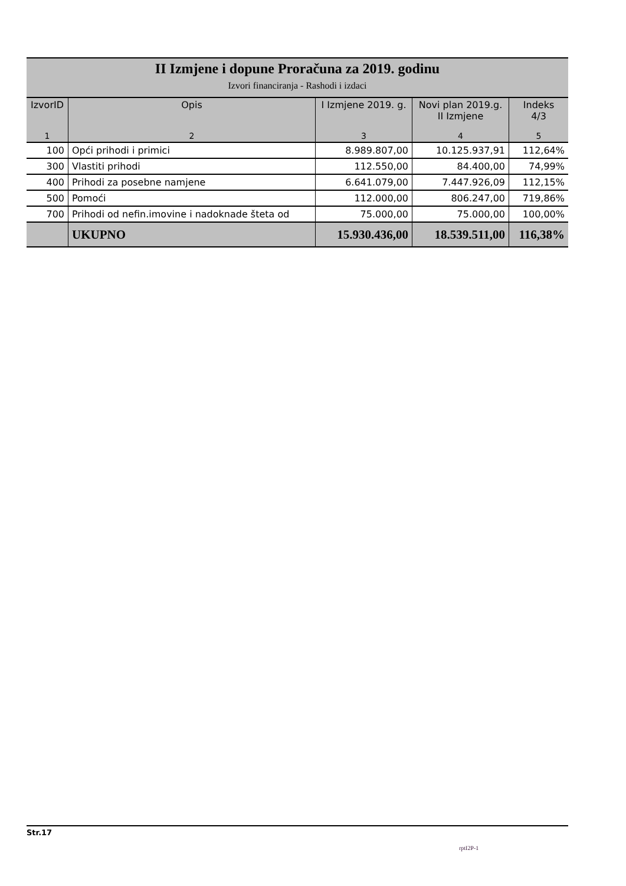II Izmjene i dopune Proračuna za 2019. godinu
Izvori financiranja - Rashodi i izdaci
| IzvorID | Opis | I Izmjene 2019. g. | Novi plan 2019.g. II Izmjene | Indeks 4/3 |
| --- | --- | --- | --- | --- |
| 1 | 2 | 3 | 4 | 5 |
| 100 | Opći prihodi i primici | 8.989.807,00 | 10.125.937,91 | 112,64% |
| 300 | Vlastiti prihodi | 112.550,00 | 84.400,00 | 74,99% |
| 400 | Prihodi za posebne namjene | 6.641.079,00 | 7.447.926,09 | 112,15% |
| 500 | Pomoći | 112.000,00 | 806.247,00 | 719,86% |
| 700 | Prihodi od nefin.imovine i nadoknade šteta od | 75.000,00 | 75.000,00 | 100,00% |
| | UKUPNO | 15.930.436,00 | 18.539.511,00 | 116,38% |
Str.17
rptI2P-1